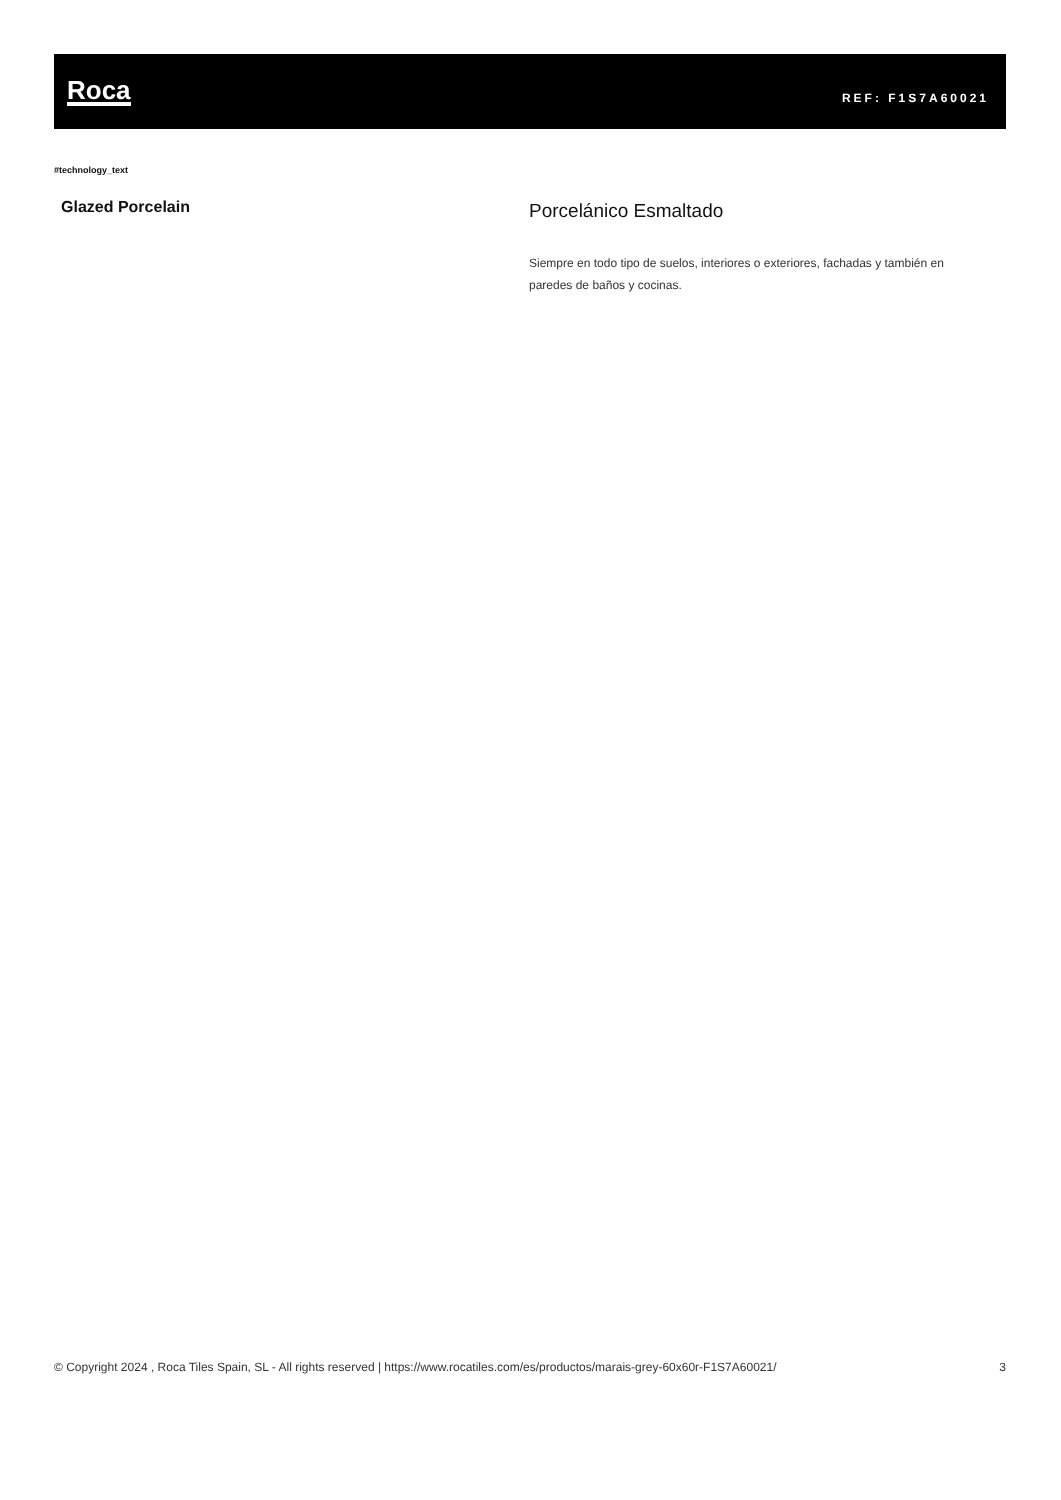Roca
REF: F1S7A60021
#technology_text
Glazed Porcelain
Porcelánico Esmaltado
Siempre en todo tipo de suelos, interiores o exteriores, fachadas y también en paredes de baños y cocinas.
© Copyright 2024 , Roca Tiles Spain, SL - All rights reserved | https://www.rocatiles.com/es/productos/marais-grey-60x60r-F1S7A60021/ 3